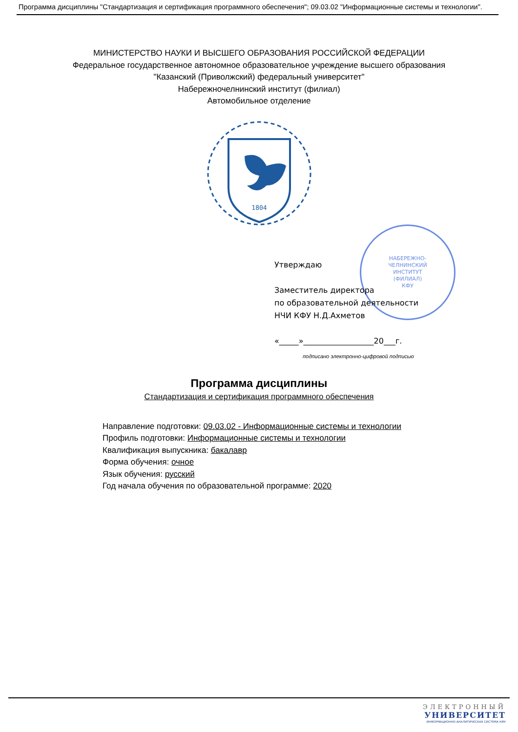Программа дисциплины "Стандартизация и сертификация программного обеспечения"; 09.03.02 "Информационные системы и технологии".
МИНИСТЕРСТВО НАУКИ И ВЫСШЕГО ОБРАЗОВАНИЯ РОССИЙСКОЙ ФЕДЕРАЦИИ
Федеральное государственное автономное образовательное учреждение высшего образования
"Казанский (Приволжский) федеральный университет"
Набережночелнинский институт (филиал)
Автомобильное отделение
1804
НАБЕРЕЖНО-
ЧЕЛНИНСКИЙ
ИНСТИТУТ
(ФИЛИАЛ)
КФУ
Утверждаю
Заместитель директора
по образовательной деятельности
НЧИ КФУ Н.Д.Ахметов
«_____»__________________20___г.
подписано электронно-цифровой подписью
Программа дисциплины
Стандартизация и сертификация программного обеспечения
Направление подготовки: 09.03.02 - Информационные системы и технологии
Профиль подготовки: Информационные системы и технологии
Квалификация выпускника: бакалавр
Форма обучения: очное
Язык обучения: русский
Год начала обучения по образовательной программе: 2020
ЭЛЕКТРОННЫЙ
УНИВЕРСИТЕТ
ИНФОРМАЦИОННО-АНАЛИТИЧЕСКАЯ СИСТЕМА КФУ